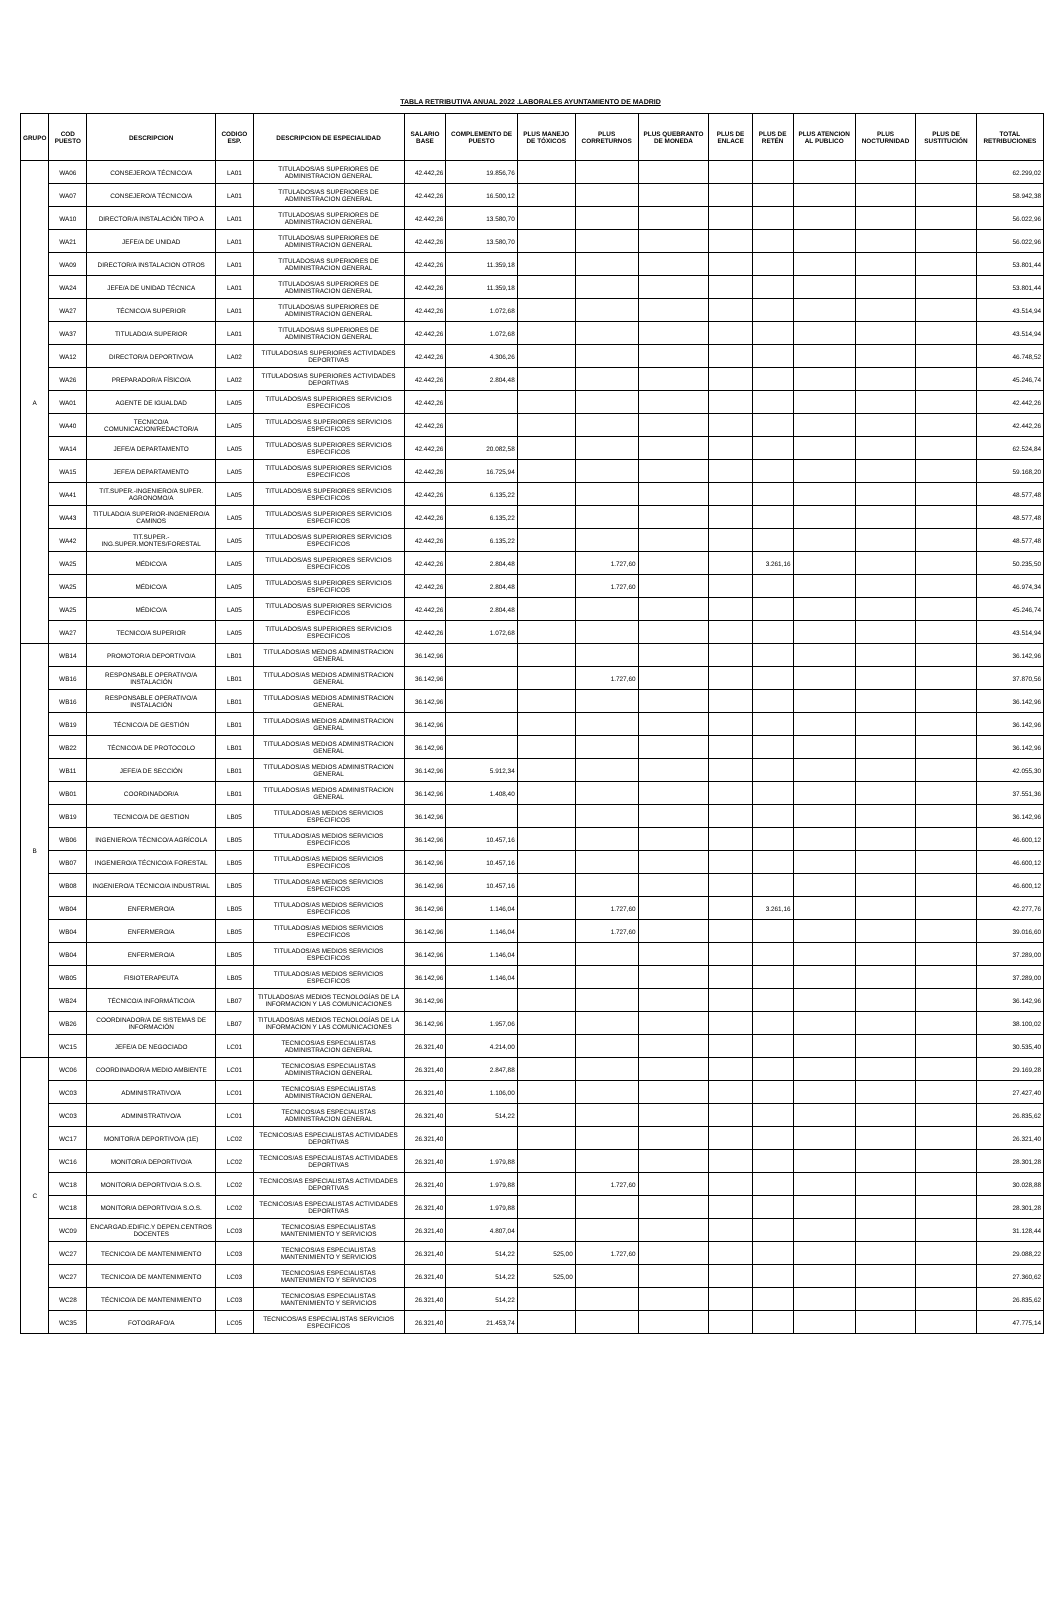TABLA RETRIBUTIVA ANUAL 2022 .LABORALES AYUNTAMIENTO DE MADRID
| GRUPO | COD PUESTO | DESCRIPCION | CODIGO ESP. | DESCRIPCION DE ESPECIALIDAD | SALARIO BASE | COMPLEMENTO DE PUESTO | PLUS MANEJO DE TÓXICOS | PLUS CORRETURNOS | PLUS QUEBRANTO DE MONEDA | PLUS DE ENLACE | PLUS DE RETÉN | PLUS ATENCION AL PUBLICO | PLUS NOCTURNIDAD | PLUS DE SUSTITUCIÓN | TOTAL RETRIBUCIONES |
| --- | --- | --- | --- | --- | --- | --- | --- | --- | --- | --- | --- | --- | --- | --- | --- |
| A | WA06 | CONSEJERO/A TÉCNICO/A | LA01 | TITULADOS/AS SUPERIORES DE ADMINISTRACION GENERAL | 42.442,26 | 19.856,76 | | | | | | | | | 62.299,02 |
| | WA07 | CONSEJERO/A TÉCNICO/A | LA01 | TITULADOS/AS SUPERIORES DE ADMINISTRACION GENERAL | 42.442,26 | 16.500,12 | | | | | | | | | 58.942,38 |
| | WA10 | DIRECTOR/A INSTALACIÓN TIPO A | LA01 | TITULADOS/AS SUPERIORES DE ADMINISTRACION GENERAL | 42.442,26 | 13.580,70 | | | | | | | | | 56.022,96 |
| | WA21 | JEFE/A DE UNIDAD | LA01 | TITULADOS/AS SUPERIORES DE ADMINISTRACION GENERAL | 42.442,26 | 13.580,70 | | | | | | | | | 56.022,96 |
| | WA09 | DIRECTOR/A INSTALACION OTROS | LA01 | TITULADOS/AS SUPERIORES DE ADMINISTRACION GENERAL | 42.442,26 | 11.359,18 | | | | | | | | | 53.801,44 |
| | WA24 | JEFE/A DE UNIDAD TÉCNICA | LA01 | TITULADOS/AS SUPERIORES DE ADMINISTRACION GENERAL | 42.442,26 | 11.359,18 | | | | | | | | | 53.801,44 |
| | WA27 | TÉCNICO/A SUPERIOR | LA01 | TITULADOS/AS SUPERIORES DE ADMINISTRACION GENERAL | 42.442,26 | 1.072,68 | | | | | | | | | 43.514,94 |
| | WA37 | TITULADO/A SUPERIOR | LA01 | TITULADOS/AS SUPERIORES DE ADMINISTRACION GENERAL | 42.442,26 | 1.072,68 | | | | | | | | | 43.514,94 |
| | WA12 | DIRECTOR/A DEPORTIVO/A | LA02 | TITULADOS/AS SUPERIORES ACTIVIDADES DEPORTIVAS | 42.442,26 | 4.306,26 | | | | | | | | | 46.748,52 |
| | WA26 | PREPARADOR/A FÍSICO/A | LA02 | TITULADOS/AS SUPERIORES ACTIVIDADES DEPORTIVAS | 42.442,26 | 2.804,48 | | | | | | | | | 45.246,74 |
| | WA01 | AGENTE DE IGUALDAD | LA05 | TITULADOS/AS SUPERIORES SERVICIOS ESPECIFICOS | 42.442,26 | | | | | | | | | | 42.442,26 |
| | WA40 | TECNICO/A COMUNICACION/REDACTOR/A | LA05 | TITULADOS/AS SUPERIORES SERVICIOS ESPECIFICOS | 42.442,26 | | | | | | | | | | 42.442,26 |
| | WA14 | JEFE/A DEPARTAMENTO | LA05 | TITULADOS/AS SUPERIORES SERVICIOS ESPECIFICOS | 42.442,26 | 20.082,58 | | | | | | | | | 62.524,84 |
| | WA15 | JEFE/A DEPARTAMENTO | LA05 | TITULADOS/AS SUPERIORES SERVICIOS ESPECIFICOS | 42.442,26 | 16.725,94 | | | | | | | | | 59.168,20 |
| | WA41 | TIT.SUPER.-INGENIERO/A SUPER. AGRONOMO/A | LA05 | TITULADOS/AS SUPERIORES SERVICIOS ESPECIFICOS | 42.442,26 | 6.135,22 | | | | | | | | | 48.577,48 |
| | WA43 | TITULADO/A SUPERIOR-INGENIERO/A CAMINOS | LA05 | TITULADOS/AS SUPERIORES SERVICIOS ESPECIFICOS | 42.442,26 | 6.135,22 | | | | | | | | | 48.577,48 |
| | WA42 | TIT.SUPER.-ING.SUPER.MONTES/FORESTAL | LA05 | TITULADOS/AS SUPERIORES SERVICIOS ESPECIFICOS | 42.442,26 | 6.135,22 | | | | | | | | | 48.577,48 |
| | WA25 | MÉDICO/A | LA05 | TITULADOS/AS SUPERIORES SERVICIOS ESPECIFICOS | 42.442,26 | 2.804,48 | | 1.727,60 | | | 3.261,16 | | | | 50.235,50 |
| | WA25 | MÉDICO/A | LA05 | TITULADOS/AS SUPERIORES SERVICIOS ESPECIFICOS | 42.442,26 | 2.804,48 | | 1.727,60 | | | | | | | 46.974,34 |
| | WA25 | MÉDICO/A | LA05 | TITULADOS/AS SUPERIORES SERVICIOS ESPECIFICOS | 42.442,26 | 2.804,48 | | | | | | | | | 45.246,74 |
| | WA27 | TECNICO/A SUPERIOR | LA05 | TITULADOS/AS SUPERIORES SERVICIOS ESPECIFICOS | 42.442,26 | 1.072,68 | | | | | | | | | 43.514,94 |
| B | WB14 | PROMOTOR/A DEPORTIVO/A | LB01 | TITULADOS/AS MEDIOS ADMINISTRACION GENERAL | 36.142,96 | | | | | | | | | | 36.142,96 |
| | WB16 | RESPONSABLE OPERATIVO/A INSTALACIÓN | LB01 | TITULADOS/AS MEDIOS ADMINISTRACION GENERAL | 36.142,96 | | | 1.727,60 | | | | | | | 37.870,56 |
| | WB16 | RESPONSABLE OPERATIVO/A INSTALACIÓN | LB01 | TITULADOS/AS MEDIOS ADMINISTRACION GENERAL | 36.142,96 | | | | | | | | | | 36.142,96 |
| | WB19 | TÉCNICO/A DE GESTIÓN | LB01 | TITULADOS/AS MEDIOS ADMINISTRACION GENERAL | 36.142,96 | | | | | | | | | | 36.142,96 |
| | WB22 | TÉCNICO/A DE PROTOCOLO | LB01 | TITULADOS/AS MEDIOS ADMINISTRACION GENERAL | 36.142,96 | | | | | | | | | | 36.142,96 |
| | WB11 | JEFE/A DE SECCIÓN | LB01 | TITULADOS/AS MEDIOS ADMINISTRACION GENERAL | 36.142,96 | 5.912,34 | | | | | | | | | 42.055,30 |
| | WB01 | COORDINADOR/A | LB01 | TITULADOS/AS MEDIOS ADMINISTRACION GENERAL | 36.142,96 | 1.408,40 | | | | | | | | | 37.551,36 |
| | WB19 | TECNICO/A DE GESTION | LB05 | TITULADOS/AS MEDIOS SERVICIOS ESPECIFICOS | 36.142,96 | | | | | | | | | | 36.142,96 |
| | WB06 | INGENIERO/A TÉCNICO/A AGRÍCOLA | LB05 | TITULADOS/AS MEDIOS SERVICIOS ESPECIFICOS | 36.142,96 | 10.457,16 | | | | | | | | | 46.600,12 |
| | WB07 | INGENIERO/A TÉCNICO/A FORESTAL | LB05 | TITULADOS/AS MEDIOS SERVICIOS ESPECIFICOS | 36.142,96 | 10.457,16 | | | | | | | | | 46.600,12 |
| | WB08 | INGENIERO/A TÉCNICO/A INDUSTRIAL | LB05 | TITULADOS/AS MEDIOS SERVICIOS ESPECIFICOS | 36.142,96 | 10.457,16 | | | | | | | | | 46.600,12 |
| | WB04 | ENFERMERO/A | LB05 | TITULADOS/AS MEDIOS SERVICIOS ESPECIFICOS | 36.142,96 | 1.146,04 | | 1.727,60 | | | 3.261,16 | | | | 42.277,76 |
| | WB04 | ENFERMERO/A | LB05 | TITULADOS/AS MEDIOS SERVICIOS ESPECIFICOS | 36.142,96 | 1.146,04 | | 1.727,60 | | | | | | | 39.016,60 |
| | WB04 | ENFERMERO/A | LB05 | TITULADOS/AS MEDIOS SERVICIOS ESPECIFICOS | 36.142,96 | 1.146,04 | | | | | | | | | 37.289,00 |
| | WB05 | FISIOTERAPEUTA | LB05 | TITULADOS/AS MEDIOS SERVICIOS ESPECIFICOS | 36.142,96 | 1.146,04 | | | | | | | | | 37.289,00 |
| | WB24 | TÉCNICO/A INFORMÁTICO/A | LB07 | TITULADOS/AS MEDIOS TECNOLOGÍAS DE LA INFORMACION Y LAS COMUNICACIONES | 36.142,96 | | | | | | | | | | 36.142,96 |
| | WB26 | COORDINADOR/A DE SISTEMAS DE INFORMACIÓN | LB07 | TITULADOS/AS MEDIOS TECNOLOGÍAS DE LA INFORMACION Y LAS COMUNICACIONES | 36.142,96 | 1.957,06 | | | | | | | | | 38.100,02 |
| | WC15 | JEFE/A DE NEGOCIADO | LC01 | TECNICOS/AS ESPECIALISTAS ADMINISTRACION GENERAL | 26.321,40 | 4.214,00 | | | | | | | | | 30.535,40 |
| C | WC06 | COORDINADOR/A MEDIO AMBIENTE | LC01 | TECNICOS/AS ESPECIALISTAS ADMINISTRACION GENERAL | 26.321,40 | 2.847,88 | | | | | | | | | 29.169,28 |
| | WC03 | ADMINISTRATIVO/A | LC01 | TECNICOS/AS ESPECIALISTAS ADMINISTRACION GENERAL | 26.321,40 | 1.106,00 | | | | | | | | | 27.427,40 |
| | WC03 | ADMINISTRATIVO/A | LC01 | TECNICOS/AS ESPECIALISTAS ADMINISTRACION GENERAL | 26.321,40 | 514,22 | | | | | | | | | 26.835,62 |
| | WC17 | MONITOR/A DEPORTIVO/A (1E) | LC02 | TECNICOS/AS ESPECIALISTAS ACTIVIDADES DEPORTIVAS | 26.321,40 | | | | | | | | | | 26.321,40 |
| | WC16 | MONITOR/A DEPORTIVO/A | LC02 | TECNICOS/AS ESPECIALISTAS ACTIVIDADES DEPORTIVAS | 26.321,40 | 1.979,88 | | | | | | | | | 28.301,28 |
| | WC18 | MONITOR/A DEPORTIVO/A S.O.S. | LC02 | TECNICOS/AS ESPECIALISTAS ACTIVIDADES DEPORTIVAS | 26.321,40 | 1.979,88 | | 1.727,60 | | | | | | | 30.028,88 |
| | WC18 | MONITOR/A DEPORTIVO/A S.O.S. | LC02 | TECNICOS/AS ESPECIALISTAS ACTIVIDADES DEPORTIVAS | 26.321,40 | 1.979,88 | | | | | | | | | 28.301,28 |
| | WC09 | ENCARGAD.EDIFIC.Y DEPEN.CENTROS DOCENTES | LC03 | TECNICOS/AS ESPECIALISTAS MANTENIMIENTO Y SERVICIOS | 26.321,40 | 4.807,04 | | | | | | | | | 31.128,44 |
| | WC27 | TECNICO/A DE MANTENIMIENTO | LC03 | TECNICOS/AS ESPECIALISTAS MANTENIMIENTO Y SERVICIOS | 26.321,40 | 514,22 | 525,00 | 1.727,60 | | | | | | | 29.088,22 |
| | WC27 | TECNICO/A DE MANTENIMIENTO | LC03 | TECNICOS/AS ESPECIALISTAS MANTENIMIENTO Y SERVICIOS | 26.321,40 | 514,22 | 525,00 | | | | | | | | 27.360,62 |
| | WC28 | TÉCNICO/A DE MANTENIMIENTO | LC03 | TECNICOS/AS ESPECIALISTAS MANTENIMIENTO Y SERVICIOS | 26.321,40 | 514,22 | | | | | | | | | 26.835,62 |
| | WC35 | FOTOGRAFO/A | LC05 | TECNICOS/AS ESPECIALISTAS SERVICIOS ESPECIFICOS | 26.321,40 | 21.453,74 | | | | | | | | | 47.775,14 |